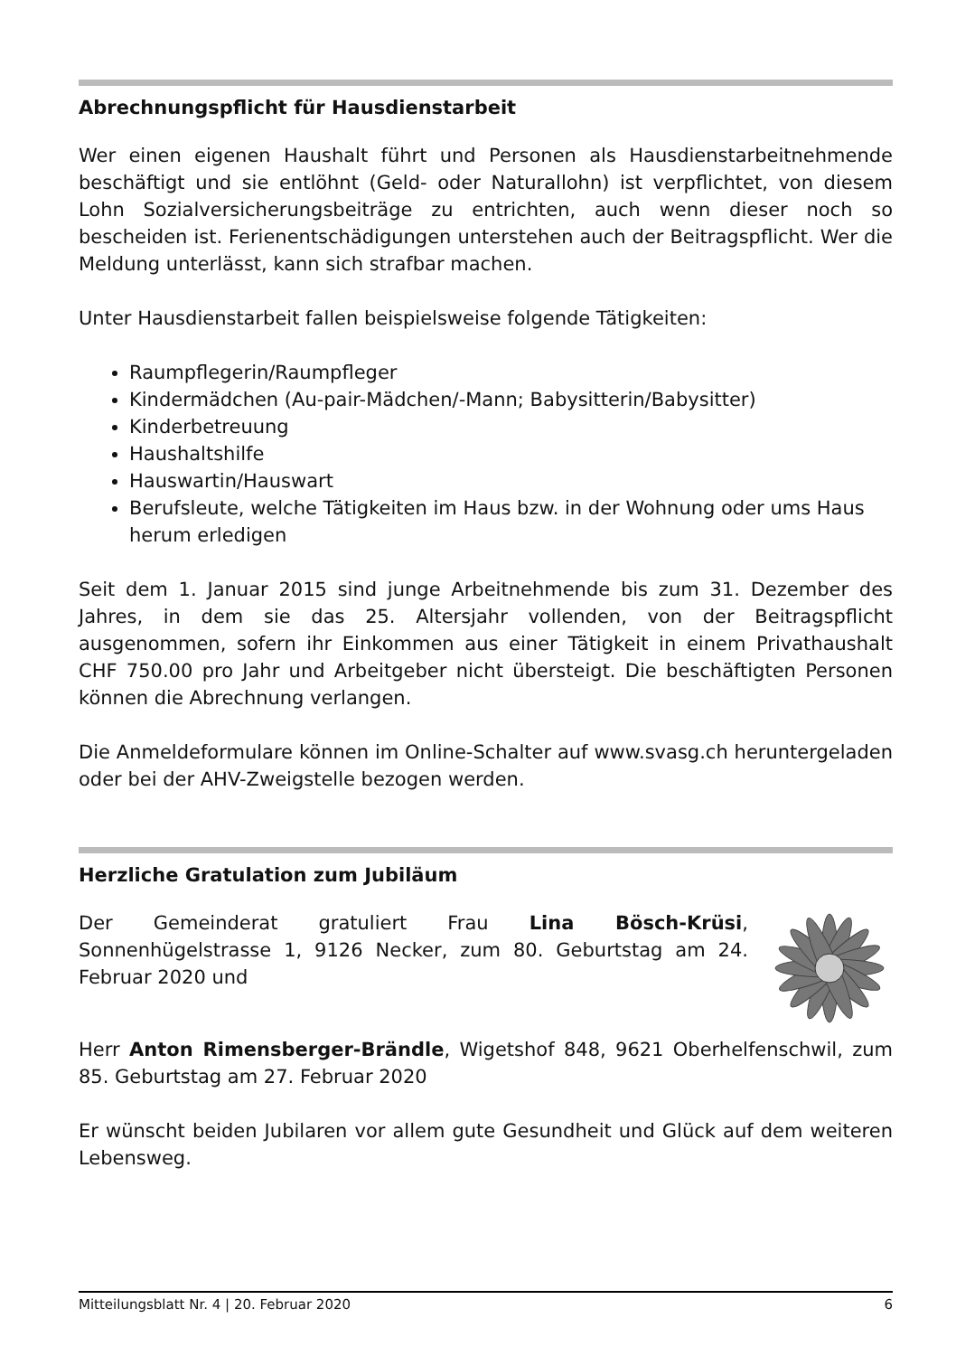Abrechnungspflicht für Hausdienstarbeit
Wer einen eigenen Haushalt führt und Personen als Hausdienstarbeitnehmende beschäftigt und sie entlöhnt (Geld- oder Naturallohn) ist verpflichtet, von diesem Lohn Sozialversicherungsbeiträge zu entrichten, auch wenn dieser noch so bescheiden ist. Ferienentschädigungen unterstehen auch der Beitragspflicht. Wer die Meldung unterlässt, kann sich strafbar machen.
Unter Hausdienstarbeit fallen beispielsweise folgende Tätigkeiten:
Raumpflegerin/Raumpfleger
Kindermädchen (Au-pair-Mädchen/-Mann; Babysitterin/Babysitter)
Kinderbetreuung
Haushaltshilfe
Hauswartin/Hauswart
Berufsleute, welche Tätigkeiten im Haus bzw. in der Wohnung oder ums Haus herum erledigen
Seit dem 1. Januar 2015 sind junge Arbeitnehmende bis zum 31. Dezember des Jahres, in dem sie das 25. Altersjahr vollenden, von der Beitragspflicht ausgenommen, sofern ihr Einkommen aus einer Tätigkeit in einem Privathaushalt CHF 750.00 pro Jahr und Arbeitgeber nicht übersteigt. Die beschäftigten Personen können die Abrechnung verlangen.
Die Anmeldeformulare können im Online-Schalter auf www.svasg.ch heruntergeladen oder bei der AHV-Zweigstelle bezogen werden.
Herzliche Gratulation zum Jubiläum
Der Gemeinderat gratuliert Frau Lina Bösch-Krüsi, Sonnenhügelstrasse 1, 9126 Necker, zum 80. Geburtstag am 24. Februar 2020 und
Herr Anton Rimensberger-Brändle, Wigetshof 848, 9621 Oberhelfenschwil, zum 85. Geburtstag am 27. Februar 2020
Er wünscht beiden Jubilaren vor allem gute Gesundheit und Glück auf dem weiteren Lebensweg.
Mitteilungsblatt Nr. 4 | 20. Februar 2020 6